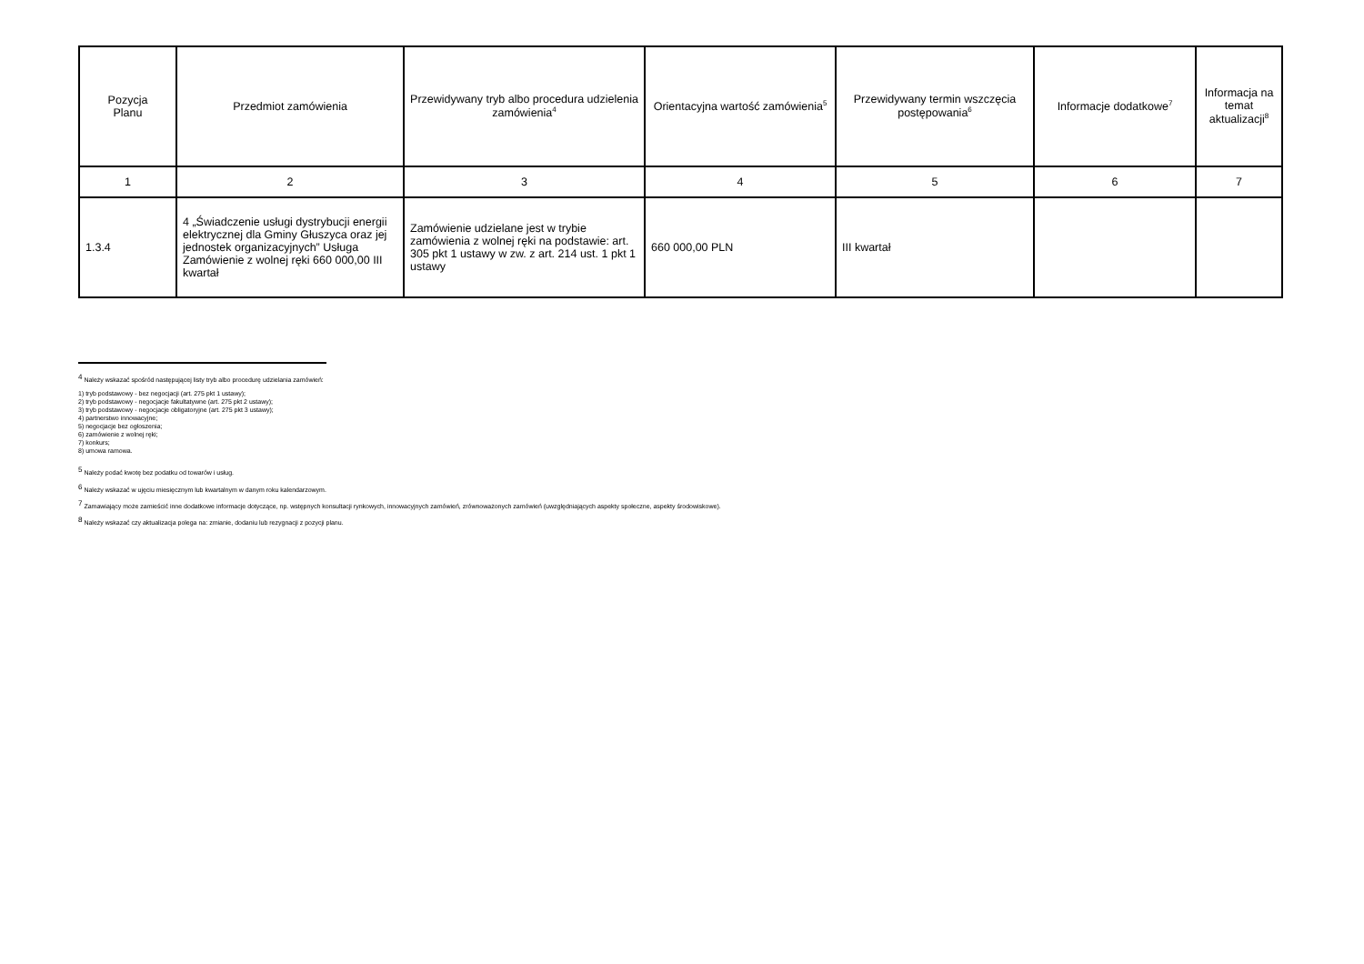| Pozycja Planu | Przedmiot zamówienia | Przewidywany tryb albo procedura udzielenia zamówienia<sup>4</sup> | Orientacyjna wartość zamówienia<sup>5</sup> | Przewidywany termin wszczęcia postępowania<sup>6</sup> | Informacje dodatkowe<sup>7</sup> | Informacja na temat aktualizacji<sup>8</sup> |
| --- | --- | --- | --- | --- | --- | --- |
| 1 | 2 | 3 | 4 | 5 | 6 | 7 |
| 1.3.4 | 4 „Świadczenie usługi dystrybucji energii elektrycznej dla Gminy Głuszyca oraz jej jednostek organizacyjnych” Usługa Zamówienie z wolnej ręki 660 000,00 III kwartał | Zamówienie udzielane jest w trybie zamówienia z wolnej ręki na podstawie: art. 305 pkt 1 ustawy w zw. z art. 214 ust. 1 pkt 1 ustawy | 660 000,00 PLN | III kwartał | | |
<sup>4</sup> Należy wskazać spośród następującej listy tryb albo procedurę udzielania zamówień:
1) tryb podstawowy - bez negocjacji (art. 275 pkt 1 ustawy);
2) tryb podstawowy - negocjacje fakultatywne (art. 275 pkt 2 ustawy);
3) tryb podstawowy - negocjacje obligatoryjne (art. 275 pkt 3 ustawy);
4) partnerstwo innowacyjne;
5) negocjacje bez ogłoszenia;
6) zamówienie z wolnej ręki;
7) konkurs;
8) umowa ramowa.
<sup>5</sup> Należy podać kwotę bez podatku od towarów i usług.
<sup>6</sup> Należy wskazać w ujęciu miesięcznym lub kwartalnym w danym roku kalendarzowym.
<sup>7</sup> Zamawiający może zamieścić inne dodatkowe informacje dotyczące, np. wstępnych konsultacji rynkowych, innowacyjnych zamówień, zrównoważonych zamówień (uwzględniających aspekty społeczne, aspekty środowiskowe).
<sup>8</sup> Należy wskazać czy aktualizacja polega na: zmianie, dodaniu lub rezygnacji z pozycji planu.